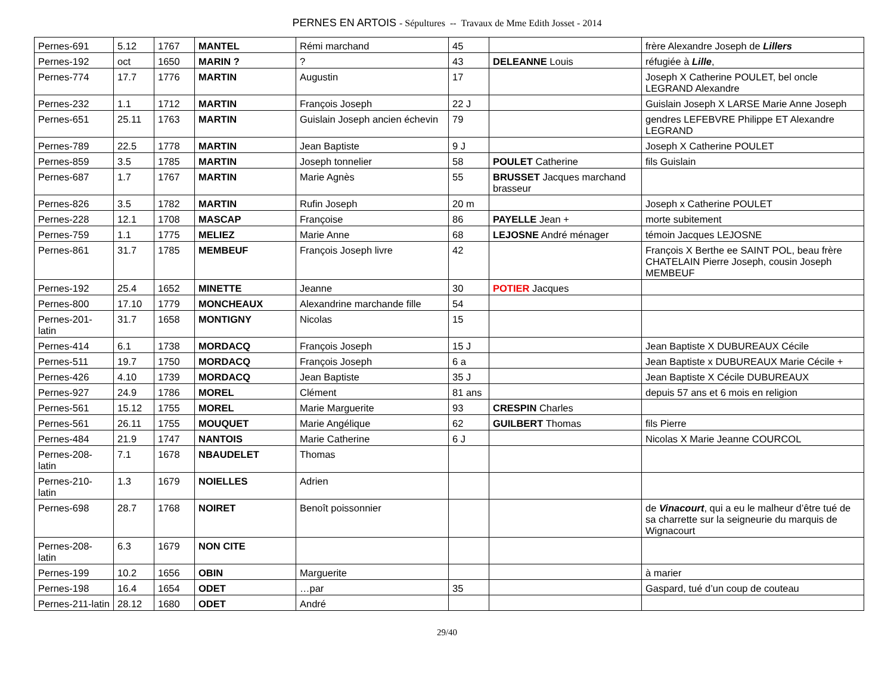PERNES EN ARTOIS - Sépultures -- Travaux de Mme Edith Josset - 2014
| Pernes-691 | 5.12 | 1767 | MANTEL | Rémi marchand | 45 | | frère Alexandre Joseph de Lillers |
| Pernes-192 | oct | 1650 | MARIN ? | ? | 43 | DELEANNE Louis | réfugiée à Lille , |
| Pernes-774 | 17.7 | 1776 | MARTIN | Augustin | 17 | | Joseph X Catherine POULET, bel oncle LEGRAND Alexandre |
| Pernes-232 | 1.1 | 1712 | MARTIN | François Joseph | 22 J | | Guislain Joseph X LARSE Marie Anne Joseph |
| Pernes-651 | 25.11 | 1763 | MARTIN | Guislain Joseph ancien échevin | 79 | | gendres LEFEBVRE Philippe ET Alexandre LEGRAND |
| Pernes-789 | 22.5 | 1778 | MARTIN | Jean Baptiste | 9 J | | Joseph X Catherine POULET |
| Pernes-859 | 3.5 | 1785 | MARTIN | Joseph tonnelier | 58 | POULET Catherine | fils Guislain |
| Pernes-687 | 1.7 | 1767 | MARTIN | Marie Agnès | 55 | BRUSSET Jacques marchand brasseur | |
| Pernes-826 | 3.5 | 1782 | MARTIN | Rufin Joseph | 20 m | | Joseph x Catherine POULET |
| Pernes-228 | 12.1 | 1708 | MASCAP | Françoise | 86 | PAYELLE Jean + | morte subitement |
| Pernes-759 | 1.1 | 1775 | MELIEZ | Marie Anne | 68 | LEJOSNE André ménager | témoin Jacques LEJOSNE |
| Pernes-861 | 31.7 | 1785 | MEMBEUF | François Joseph livre | 42 | | François X Berthe ee SAINT POL, beau frère CHATELAIN Pierre Joseph, cousin Joseph MEMBEUF |
| Pernes-192 | 25.4 | 1652 | MINETTE | Jeanne | 30 | POTIER Jacques | |
| Pernes-800 | 17.10 | 1779 | MONCHEAUX | Alexandrine marchande fille | 54 | | |
| Pernes-201-latin | 31.7 | 1658 | MONTIGNY | Nicolas | 15 | | |
| Pernes-414 | 6.1 | 1738 | MORDACQ | François Joseph | 15 J | | Jean Baptiste X DUBUREAUX Cécile |
| Pernes-511 | 19.7 | 1750 | MORDACQ | François Joseph | 6 a | | Jean Baptiste x DUBUREAUX Marie Cécile + |
| Pernes-426 | 4.10 | 1739 | MORDACQ | Jean Baptiste | 35 J | | Jean Baptiste X Cécile DUBUREAUX |
| Pernes-927 | 24.9 | 1786 | MOREL | Clément | 81 ans | | depuis 57 ans et 6 mois en religion |
| Pernes-561 | 15.12 | 1755 | MOREL | Marie Marguerite | 93 | CRESPIN Charles | |
| Pernes-561 | 26.11 | 1755 | MOUQUET | Marie Angélique | 62 | GUILBERT Thomas | fils Pierre |
| Pernes-484 | 21.9 | 1747 | NANTOIS | Marie Catherine | 6 J | | Nicolas X Marie Jeanne COURCOL |
| Pernes-208-latin | 7.1 | 1678 | NBAUDELET | Thomas | | | |
| Pernes-210-latin | 1.3 | 1679 | NOIELLES | Adrien | | | |
| Pernes-698 | 28.7 | 1768 | NOIRET | Benoît poissonnier | | | de Vinacourt , qui a eu le malheur d’être tué de sa charrette sur la seigneurie du marquis de Wignacourt |
| Pernes-208-latin | 6.3 | 1679 | NON CITE | | | | |
| Pernes-199 | 10.2 | 1656 | OBIN | Marguerite | | | à marier |
| Pernes-198 | 16.4 | 1654 | ODET | …par | 35 | | Gaspard, tué d’un coup de couteau |
| Pernes-211-latin | 28.12 | 1680 | ODET | André | | | |
29/40